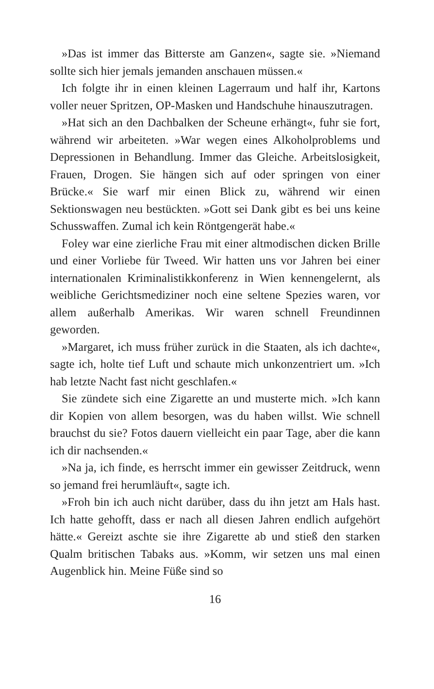»Das ist immer das Bitterste am Ganzen«, sagte sie. »Niemand sollte sich hier jemals jemanden anschauen müssen.«
Ich folgte ihr in einen kleinen Lagerraum und half ihr, Kartons voller neuer Spritzen, OP-Masken und Handschuhe hinauszutragen.
»Hat sich an den Dachbalken der Scheune erhängt«, fuhr sie fort, während wir arbeiteten. »War wegen eines Alkoholproblems und Depressionen in Behandlung. Immer das Gleiche. Arbeitslosigkeit, Frauen, Drogen. Sie hängen sich auf oder springen von einer Brücke.« Sie warf mir einen Blick zu, während wir einen Sektionswagen neu bestückten. »Gott sei Dank gibt es bei uns keine Schusswaffen. Zumal ich kein Röntgengerät habe.«
Foley war eine zierliche Frau mit einer altmodischen dicken Brille und einer Vorliebe für Tweed. Wir hatten uns vor Jahren bei einer internationalen Kriminalistikkonferenz in Wien kennengelernt, als weibliche Gerichtsmediziner noch eine seltene Spezies waren, vor allem außerhalb Amerikas. Wir waren schnell Freundinnen geworden.
»Margaret, ich muss früher zurück in die Staaten, als ich dachte«, sagte ich, holte tief Luft und schaute mich unkonzentriert um. »Ich hab letzte Nacht fast nicht geschlafen.«
Sie zündete sich eine Zigarette an und musterte mich. »Ich kann dir Kopien von allem besorgen, was du haben willst. Wie schnell brauchst du sie? Fotos dauern vielleicht ein paar Tage, aber die kann ich dir nachsenden.«
»Na ja, ich finde, es herrscht immer ein gewisser Zeitdruck, wenn so jemand frei herumläuft«, sagte ich.
»Froh bin ich auch nicht darüber, dass du ihn jetzt am Hals hast. Ich hatte gehofft, dass er nach all diesen Jahren endlich aufgehört hätte.« Gereizt aschte sie ihre Zigarette ab und stieß den starken Qualm britischen Tabaks aus. »Komm, wir setzen uns mal einen Augenblick hin. Meine Füße sind so
16